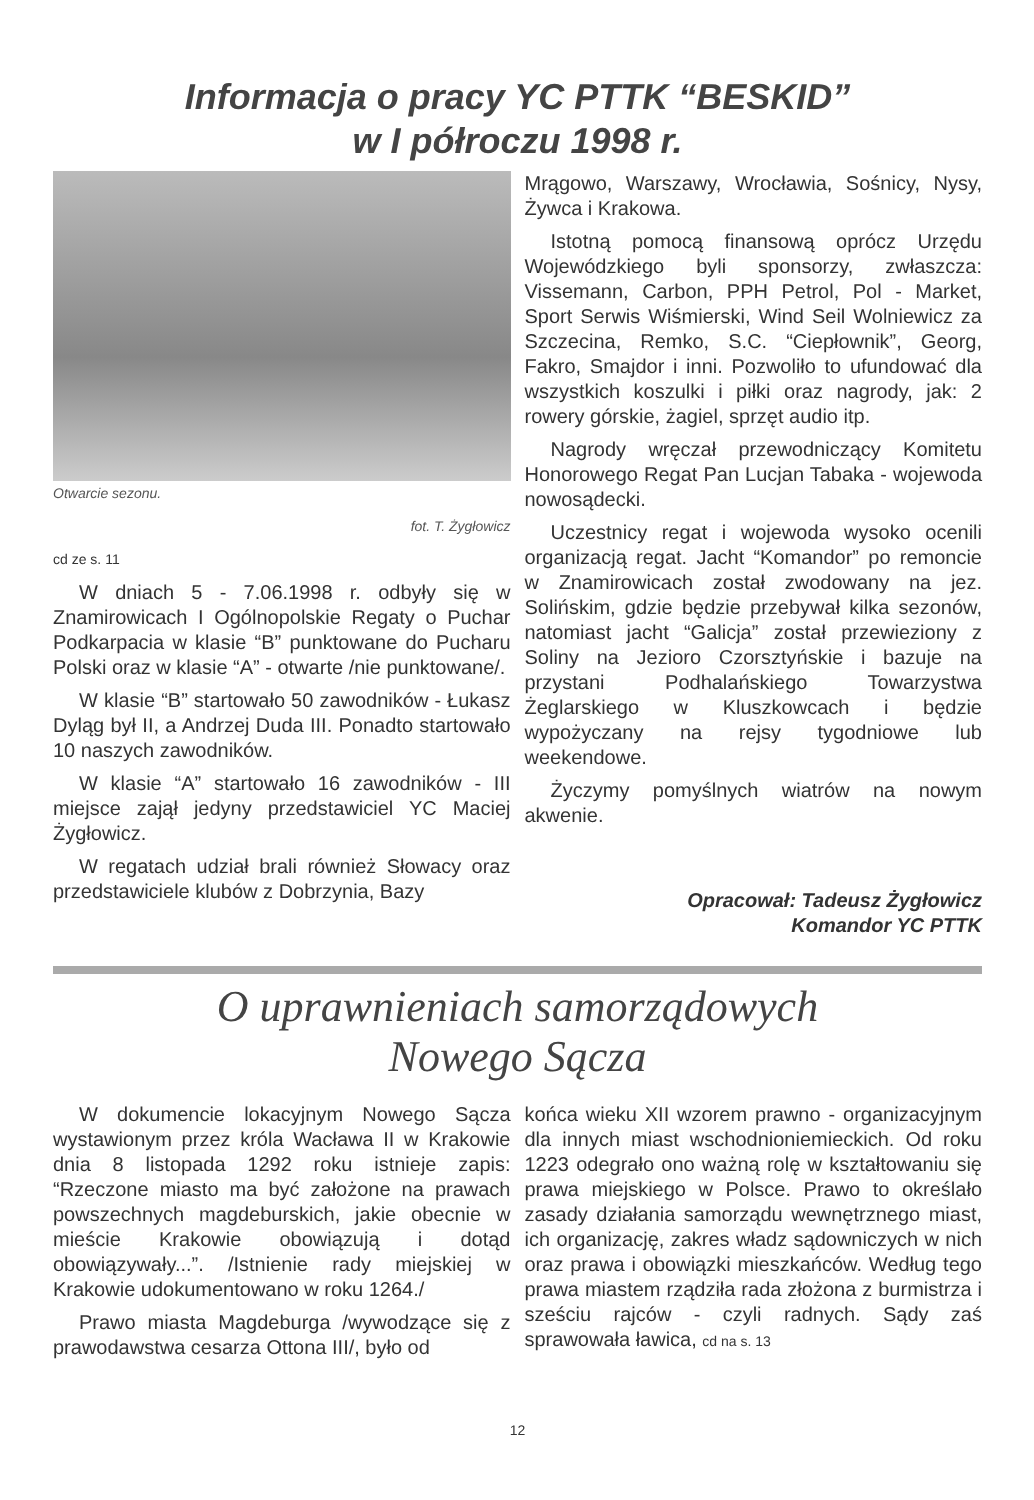Informacja o pracy YC PTTK “BESKID”
w I półroczu 1998 r.
Otwarcie sezonu.
fot. T. Żygłowicz
cd ze s. 11
W dniach 5 - 7.06.1998 r. odbyły się w Znamirowicach I Ogólnopolskie Regaty o Puchar Podkarpacia w klasie “B” punktowane do Pucharu Polski oraz w klasie “A” - otwarte /nie punktowane/.
W klasie “B” startowało 50 zawodników - Łukasz Dyląg był II, a Andrzej Duda III. Ponadto startowało 10 naszych zawodników.
W klasie “A” startowało 16 zawodników - III miejsce zajął jedyny przedstawiciel YC Maciej Żygłowicz.
W regatach udział brali również Słowacy oraz przedstawiciele klubów z Dobrzynia, Bazy
Mrągowo, Warszawy, Wrocławia, Sośnicy, Nysy, Żywca i Krakowa.
Istotną pomocą finansową oprócz Urzędu Wojewódzkiego byli sponsorzy, zwłaszcza: Vissemann, Carbon, PPH Petrol, Pol - Market, Sport Serwis Wiśmierski, Wind Seil Wolniewicz za Szczecina, Remko, S.C. “Ciepłownik”, Georg, Fakro, Smajdor i inni. Pozwoliło to ufundować dla wszystkich koszulki i piłki oraz nagrody, jak: 2 rowery górskie, żagiel, sprzęt audio itp.
Nagrody wręczał przewodniczący Komitetu Honorowego Regat Pan Lucjan Tabaka - wojewoda nowosądecki.
Uczestnicy regat i wojewoda wysoko ocenili organizacją regat. Jacht “Komandor” po remoncie w Znamirowicach został zwodowany na jez. Solińskim, gdzie będzie przebywał kilka sezonów, natomiast jacht “Galicja” został przewieziony z Soliny na Jezioro Czorsztyńskie i bazuje na przystani Podhalańskiego Towarzystwa Żeglarskiego w Kluszkowcach i będzie wypożyczany na rejsy tygodniowe lub weekendowe.
Życzymy pomyślnych wiatrów na nowym akwenie.
Opracował: Tadeusz Żygłowicz
Komandor YC PTTK
O uprawnieniach samorządowych
Nowego Sącza
W dokumencie lokacyjnym Nowego Sącza wystawionym przez króla Wacława II w Krakowie dnia 8 listopada 1292 roku istnieje zapis: “Rzeczone miasto ma być założone na prawach powszechnych magdeburskich, jakie obecnie w mieście Krakowie obowiązują i dotąd obowiązywały...”. /Istnienie rady miejskiej w Krakowie udokumentowano w roku 1264./
Prawo miasta Magdeburga /wywodzące się z prawodawstwa cesarza Ottona III/, było od
końca wieku XII wzorem prawno - organizacyjnym dla innych miast wschodnioniemieckich. Od roku 1223 odegrało ono ważną rolę w kształtowaniu się prawa miejskiego w Polsce. Prawo to określało zasady działania samorządu wewnętrznego miast, ich organizację, zakres władz sądowniczych w nich oraz prawa i obowiązki mieszkańców. Według tego prawa miastem rządziła rada złożona z burmistrza i sześciu rajców - czyli radnych. Sądy zaś sprawowała ławica, cd na s. 13
12